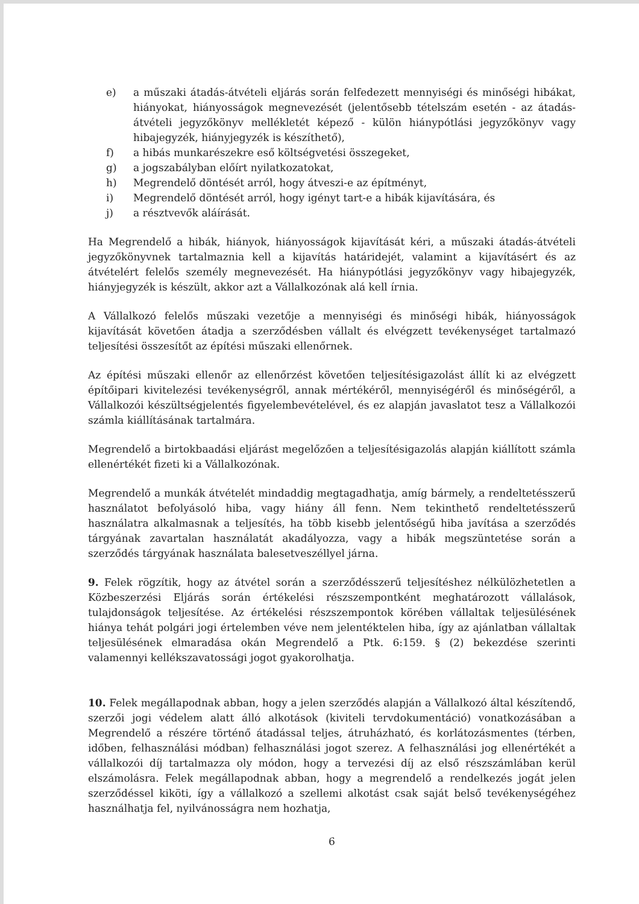e) a műszaki átadás-átvételi eljárás során felfedezett mennyiségi és minőségi hibákat, hiányokat, hiányosságok megnevezését (jelentősebb tételszám esetén - az átadás-átvételi jegyzőkönyv mellékletét képező - külön hiánypótlási jegyzőkönyv vagy hibajegyzék, hiányjegyzék is készíthető),
f) a hibás munkarészekre eső költségvetési összegeket,
g) a jogszabályban előírt nyilatkozatokat,
h) Megrendelő döntését arról, hogy átveszi-e az építményt,
i) Megrendelő döntését arról, hogy igényt tart-e a hibák kijavítására, és
j) a résztvevők aláírását.
Ha Megrendelő a hibák, hiányok, hiányosságok kijavítását kéri, a műszaki átadás-átvételi jegyzőkönyvnek tartalmaznia kell a kijavítás határidejét, valamint a kijavításért és az átvételért felelős személy megnevezését. Ha hiánypótlási jegyzőkönyv vagy hibajegyzék, hiányjegyzék is készült, akkor azt a Vállalkozónak alá kell írnia.
A Vállalkozó felelős műszaki vezetője a mennyiségi és minőségi hibák, hiányosságok kijavítását követően átadja a szerződésben vállalt és elvégzett tevékenységet tartalmazó teljesítési összesítőt az építési műszaki ellenőrnek.
Az építési műszaki ellenőr az ellenőrzést követően teljesítésigazolást állít ki az elvégzett építőipari kivitelezési tevékenységről, annak mértékéről, mennyiségéről és minőségéről, a Vállalkozói készültségjelentés figyelembevételével, és ez alapján javaslatot tesz a Vállalkozói számla kiállításának tartalmára.
Megrendelő a birtokbaadási eljárást megelőzően a teljesítésigazolás alapján kiállított számla ellenértékét fizeti ki a Vállalkozónak.
Megrendelő a munkák átvételét mindaddig megtagadhatja, amíg bármely, a rendeltetésszerű használatot befolyásoló hiba, vagy hiány áll fenn. Nem tekinthető rendeltetésszerű használatra alkalmasnak a teljesítés, ha több kisebb jelentőségű hiba javítása a szerződés tárgyának zavartalan használatát akadályozza, vagy a hibák megszüntetése során a szerződés tárgyának használata balesetveszéllyel járna.
9. Felek rögzítik, hogy az átvétel során a szerződésszerű teljesítéshez nélkülözhetetlen a Közbeszerzési Eljárás során értékelési részszempontként meghatározott vállalások, tulajdonságok teljesítése. Az értékelési részszempontok körében vállaltak teljesülésének hiánya tehát polgári jogi értelemben véve nem jelentéktelen hiba, így az ajánlatban vállaltak teljesülésének elmaradása okán Megrendelő a Ptk. 6:159. § (2) bekezdése szerinti valamennyi kellékszavatossági jogot gyakorolhatja.
10. Felek megállapodnak abban, hogy a jelen szerződés alapján a Vállalkozó által készítendő, szerzői jogi védelem alatt álló alkotások (kiviteli tervdokumentáció) vonatkozásában a Megrendelő a részére történő átadással teljes, átruházható, és korlátozásmentes (térben, időben, felhasználási módban) felhasználási jogot szerez. A felhasználási jog ellenértékét a vállalkozói díj tartalmazza oly módon, hogy a tervezési díj az első részszámlában kerül elszámolásra. Felek megállapodnak abban, hogy a megrendelő a rendelkezés jogát jelen szerződéssel kiköti, így a vállalkozó a szellemi alkotást csak saját belső tevékenységéhez használhatja fel, nyilvánosságra nem hozhatja,
6